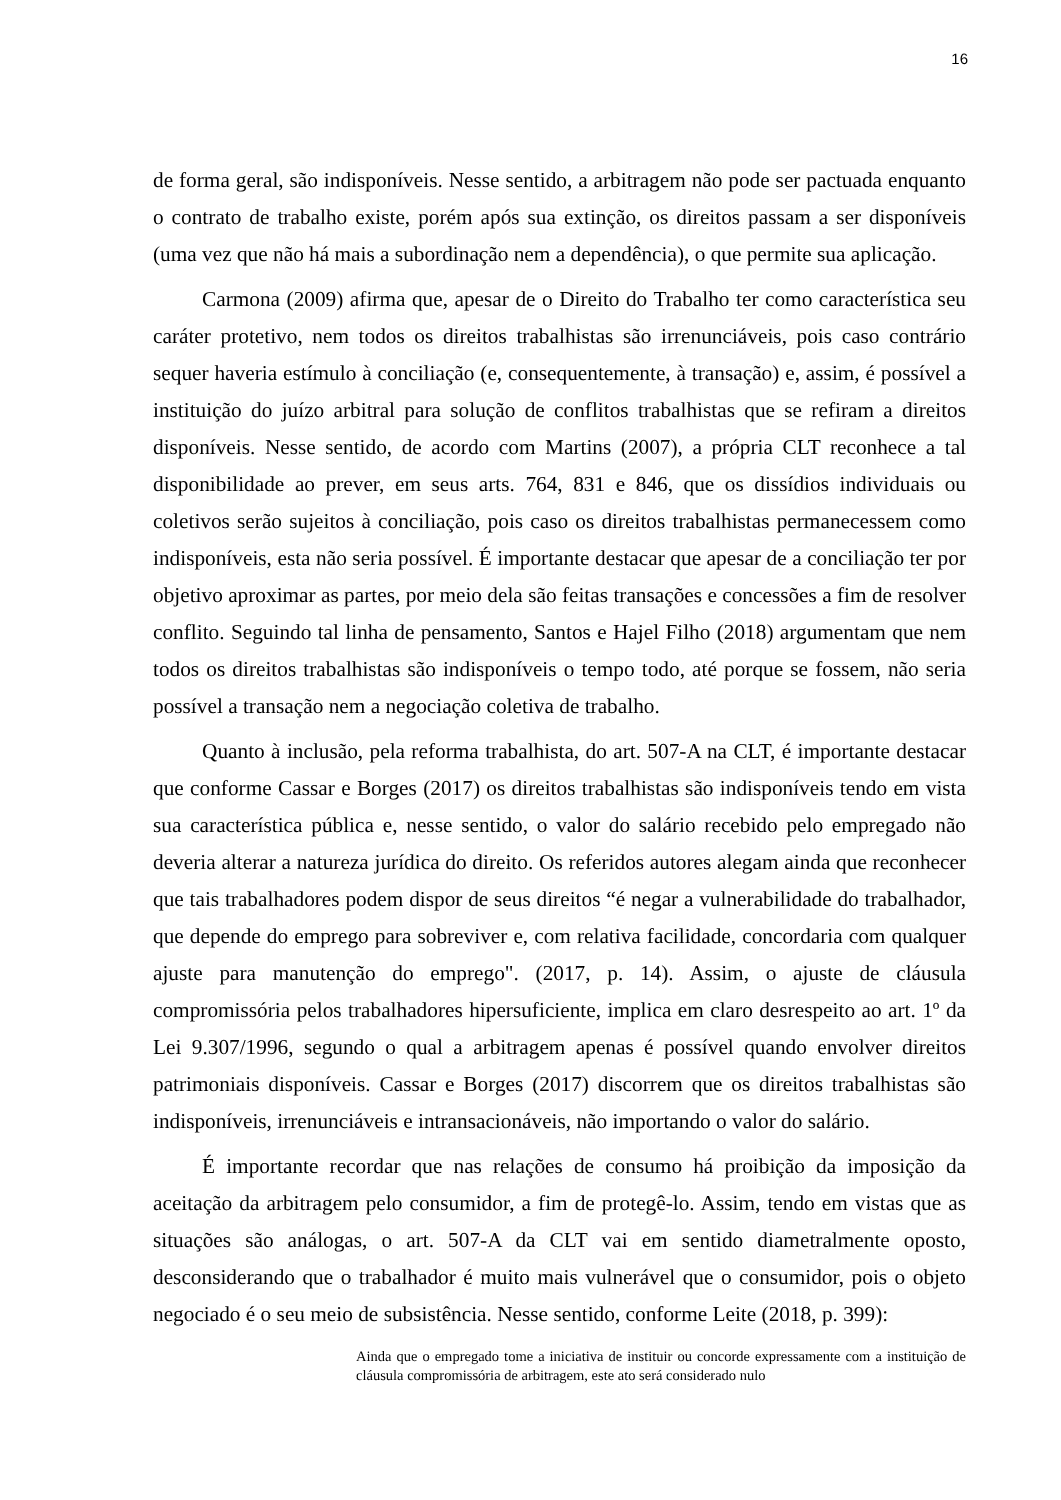16
de forma geral, são indisponíveis. Nesse sentido, a arbitragem não pode ser pactuada enquanto o contrato de trabalho existe, porém após sua extinção, os direitos passam a ser disponíveis (uma vez que não há mais a subordinação nem a dependência), o que permite sua aplicação.
Carmona (2009) afirma que, apesar de o Direito do Trabalho ter como característica seu caráter protetivo, nem todos os direitos trabalhistas são irrenunciáveis, pois caso contrário sequer haveria estímulo à conciliação (e, consequentemente, à transação) e, assim, é possível a instituição do juízo arbitral para solução de conflitos trabalhistas que se refiram a direitos disponíveis. Nesse sentido, de acordo com Martins (2007), a própria CLT reconhece a tal disponibilidade ao prever, em seus arts. 764, 831 e 846, que os dissídios individuais ou coletivos serão sujeitos à conciliação, pois caso os direitos trabalhistas permanecessem como indisponíveis, esta não seria possível. É importante destacar que apesar de a conciliação ter por objetivo aproximar as partes, por meio dela são feitas transações e concessões a fim de resolver conflito. Seguindo tal linha de pensamento, Santos e Hajel Filho (2018) argumentam que nem todos os direitos trabalhistas são indisponíveis o tempo todo, até porque se fossem, não seria possível a transação nem a negociação coletiva de trabalho.
Quanto à inclusão, pela reforma trabalhista, do art. 507-A na CLT, é importante destacar que conforme Cassar e Borges (2017) os direitos trabalhistas são indisponíveis tendo em vista sua característica pública e, nesse sentido, o valor do salário recebido pelo empregado não deveria alterar a natureza jurídica do direito. Os referidos autores alegam ainda que reconhecer que tais trabalhadores podem dispor de seus direitos “é negar a vulnerabilidade do trabalhador, que depende do emprego para sobreviver e, com relativa facilidade, concordaria com qualquer ajuste para manutenção do emprego". (2017, p. 14). Assim, o ajuste de cláusula compromissória pelos trabalhadores hipersuficiente, implica em claro desrespeito ao art. 1º da Lei 9.307/1996, segundo o qual a arbitragem apenas é possível quando envolver direitos patrimoniais disponíveis. Cassar e Borges (2017) discorrem que os direitos trabalhistas são indisponíveis, irrenunciáveis e intransacionáveis, não importando o valor do salário.
É importante recordar que nas relações de consumo há proibição da imposição da aceitação da arbitragem pelo consumidor, a fim de protegê-lo. Assim, tendo em vistas que as situações são análogas, o art. 507-A da CLT vai em sentido diametralmente oposto, desconsiderando que o trabalhador é muito mais vulnerável que o consumidor, pois o objeto negociado é o seu meio de subsistência. Nesse sentido, conforme Leite (2018, p. 399):
Ainda que o empregado tome a iniciativa de instituir ou concorde expressamente com a instituição de cláusula compromissória de arbitragem, este ato será considerado nulo